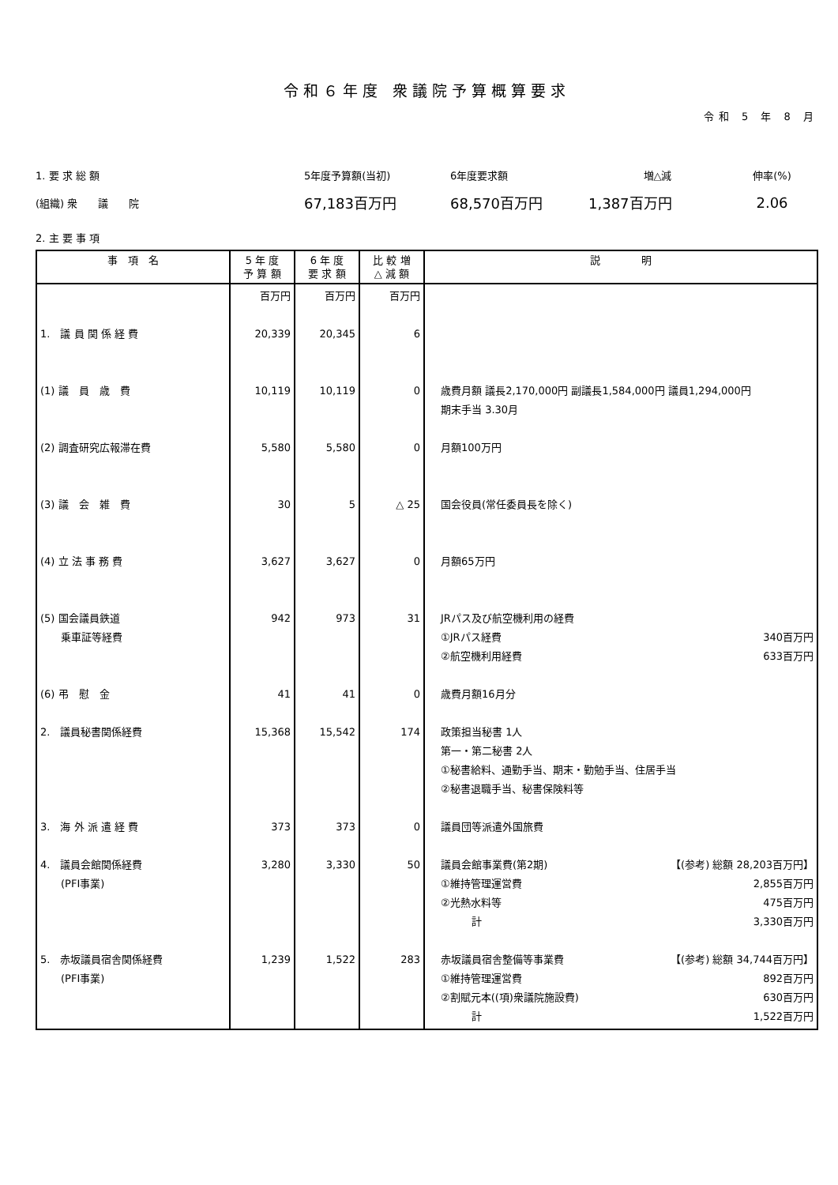令和６年度 衆議院予算概算要求
令和 5 年 8 月
1. 要 求 総 額
5年度予算額(当初)
6年度要求額
増△減
伸率(%)
(組織) 衆　　議　　院
67,183百万円
68,570百万円
1,387百万円
2.06
2. 主 要 事 項
| 事 項 名 | 5 年 度 予 算 額 | 6 年 度 要 求 額 | 比 較 増 △ 減 額 | 説 明 |
| --- | --- | --- | --- | --- |
| 1. 議 員 関 係 経 費 (1) 議 員 歳 費 (2) 調査研究広報滞在費 (3) 議 会 雑 費 (4) 立 法 事 務 費 (5) 国会議員鉄道 乗車証等経費 (6) 弔 慰 金 2. 議員秘書関係経費 3. 海 外 派 遣 経 費 4. 議員会館関係経費 (PFI事業) 5. 赤坂議員宿舎関係経費 (PFI事業) | 百万円 20,339 10,119 5,580 30 3,627 942 41 15,368 373 3,280 1,239 | 百万円 20,345 10,119 5,580 5 3,627 973 41 15,542 373 3,330 1,522 | 百万円 6 0 0 △ 25 0 31 0 174 0 50 283 | 歳費月額 議長2,170,000円 副議長1,584,000円 議員1,294,000円 期末手当 3.30月 月額100万円 国会役員(常任委員長を除く) 月額65万円 JRパス及び航空機利用の経費 ①JRパス経費 340百万円 ②航空機利用経費 633百万円 歳費月額16月分 政策担当秘書 1人 第一・第二秘書 2人 ①秘書給料、通勤手当、期末・勤勉手当、住居手当 ②秘書退職手当、秘書保険料等 議員団等派遣外国旅費 議員会館事業費(第2期) 【(参考) 総額 28,203百万円】 ①維持管理運営費 2,855百万円 ②光熱水料等 475百万円 計 3,330百万円 赤坂議員宿舎整備等事業費 【(参考) 総額 34,744百万円】 ①維持管理運営費 892百万円 ②割賦元本((項)衆議院施設費) 630百万円 計 1,522百万円 |